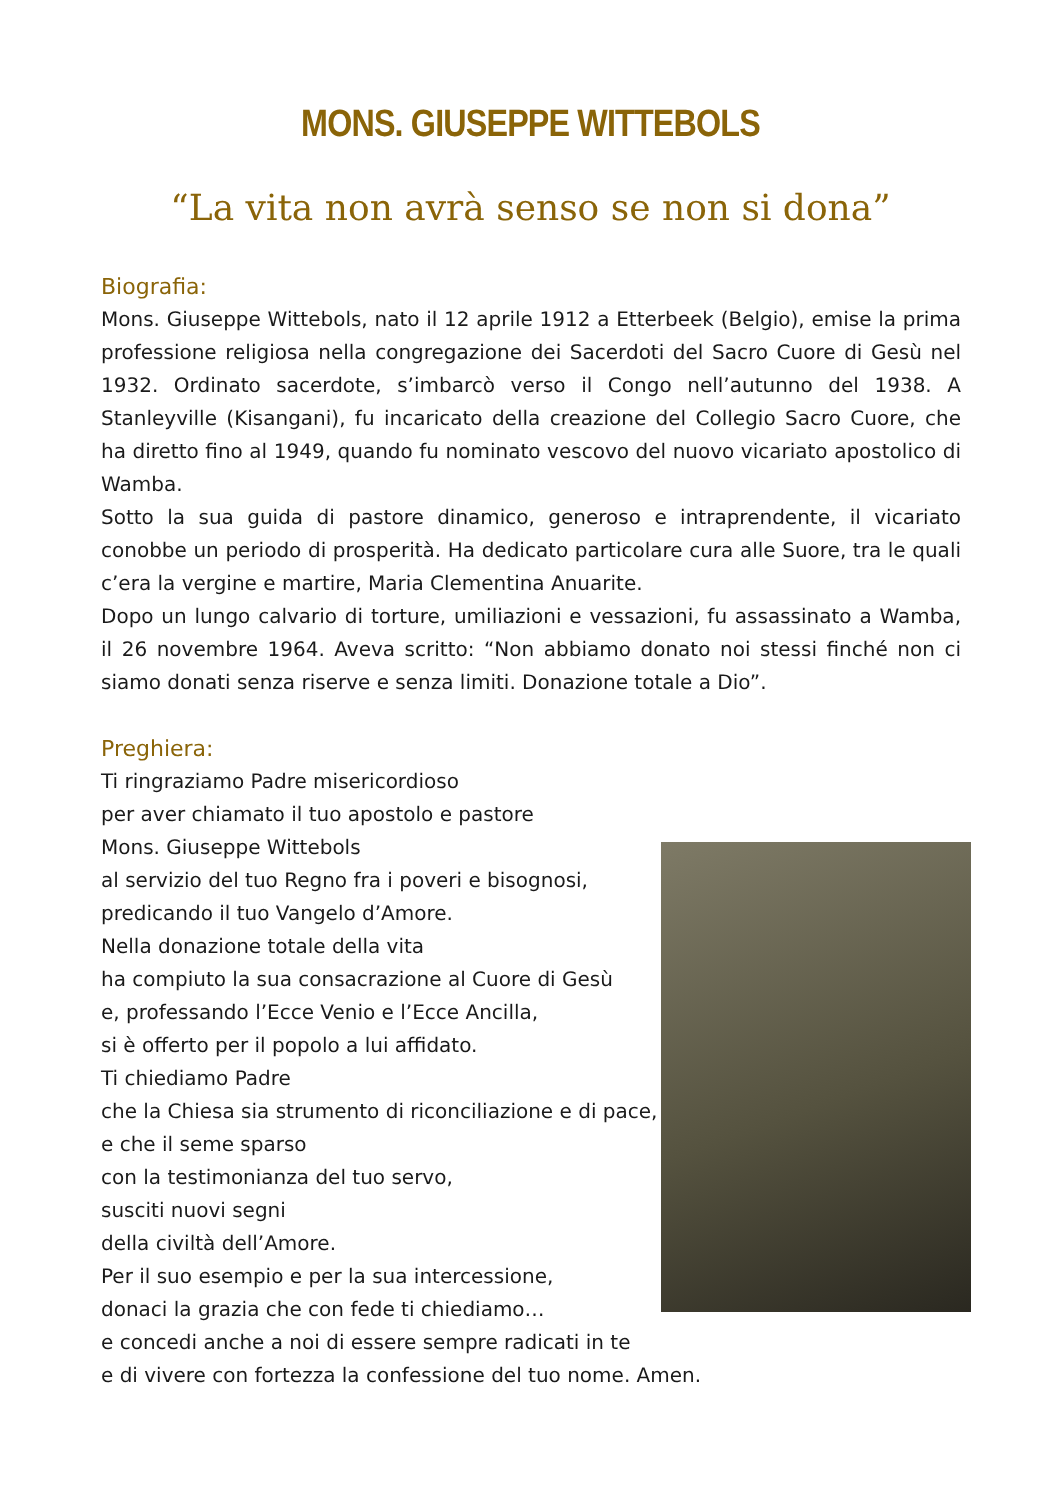MONS. GIUSEPPE WITTEBOLS
“La vita non avrà senso se non si dona”
Biografia:
Mons. Giuseppe Wittebols, nato il 12 aprile 1912 a Etterbeek (Belgio), emise la prima professione religiosa nella congregazione dei Sacerdoti del Sacro Cuore di Gesù nel 1932. Ordinato sacerdote, s’imbarcò verso il Congo nell’autunno del 1938. A Stanleyville (Kisangani), fu incaricato della creazione del Collegio Sacro Cuore, che ha diretto fino al 1949, quando fu nominato vescovo del nuovo vicariato apostolico di Wamba.
Sotto la sua guida di pastore dinamico, generoso e intraprendente, il vicariato conobbe un periodo di prosperità. Ha dedicato particolare cura alle Suore, tra le quali c’era la vergine e martire, Maria Clementina Anuarite.
Dopo un lungo calvario di torture, umiliazioni e vessazioni, fu assassinato a Wamba, il 26 novembre 1964. Aveva scritto: “Non abbiamo donato noi stessi finché non ci siamo donati senza riserve e senza limiti. Donazione totale a Dio”.
Preghiera:
Ti ringraziamo Padre misericordioso
per aver chiamato il tuo apostolo e pastore
Mons. Giuseppe Wittebols
al servizio del tuo Regno fra i poveri e bisognosi,
predicando il tuo Vangelo d’Amore.
Nella donazione totale della vita
ha compiuto la sua consacrazione al Cuore di Gesù
e, professando l’Ecce Venio e l’Ecce Ancilla,
si è offerto per il popolo a lui affidato.
Ti chiediamo Padre
che la Chiesa sia strumento di riconciliazione e di pace,
e che il seme sparso
con la testimonianza del tuo servo,
susciti nuovi segni
della civiltà dell’Amore.
Per il suo esempio e per la sua intercessione,
donaci la grazia che con fede ti chiediamo…
e concedi anche a noi di essere sempre radicati in te
e di vivere con fortezza la confessione del tuo nome. Amen.